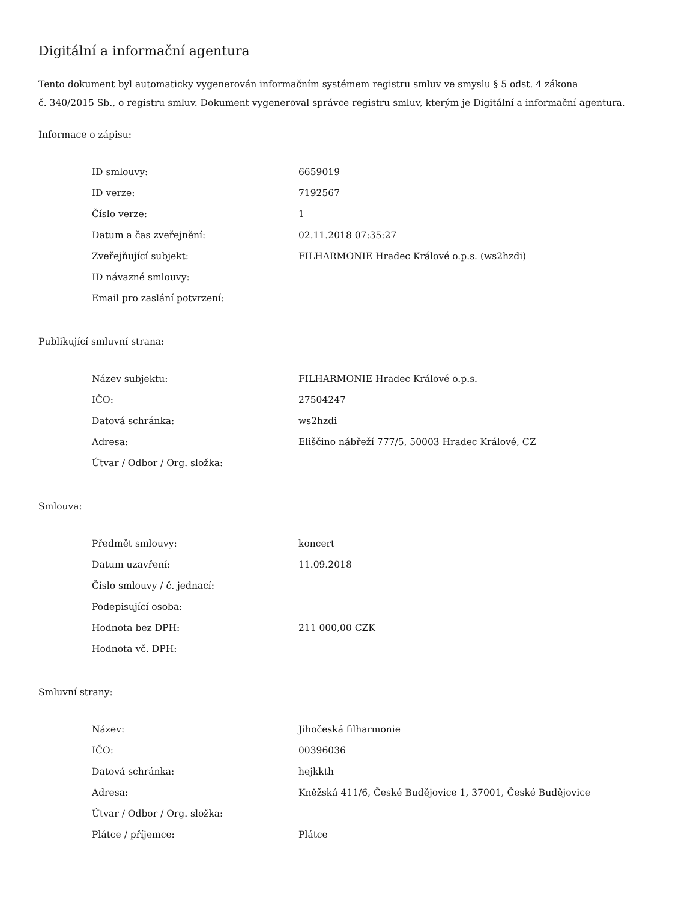Digitální a informační agentura
Tento dokument byl automaticky vygenerován informačním systémem registru smluv ve smyslu § 5 odst. 4 zákona
č. 340/2015 Sb., o registru smluv. Dokument vygeneroval správce registru smluv, kterým je Digitální a informační agentura.
Informace o zápisu:
| ID smlouvy: | 6659019 |
| ID verze: | 7192567 |
| Číslo verze: | 1 |
| Datum a čas zveřejnění: | 02.11.2018 07:35:27 |
| Zveřejňující subjekt: | FILHARMONIE Hradec Králové o.p.s. (ws2hzdi) |
| ID návazné smlouvy: | |
| Email pro zaslání potvrzení: | |
Publikující smluvní strana:
| Název subjektu: | FILHARMONIE Hradec Králové o.p.s. |
| IČO: | 27504247 |
| Datová schránka: | ws2hzdi |
| Adresa: | Eliščino nábřeží 777/5, 50003 Hradec Králové, CZ |
| Útvar / Odbor / Org. složka: | |
Smlouva:
| Předmět smlouvy: | koncert |
| Datum uzavření: | 11.09.2018 |
| Číslo smlouvy / č. jednací: | |
| Podepisující osoba: | |
| Hodnota bez DPH: | 211 000,00 CZK |
| Hodnota vč. DPH: | |
Smluvní strany:
| Název: | Jihočeská filharmonie |
| IČO: | 00396036 |
| Datová schránka: | hejkkth |
| Adresa: | Kněžská 411/6, České Budějovice 1, 37001, České Budějovice |
| Útvar / Odbor / Org. složka: | |
| Plátce / příjemce: | Plátce |